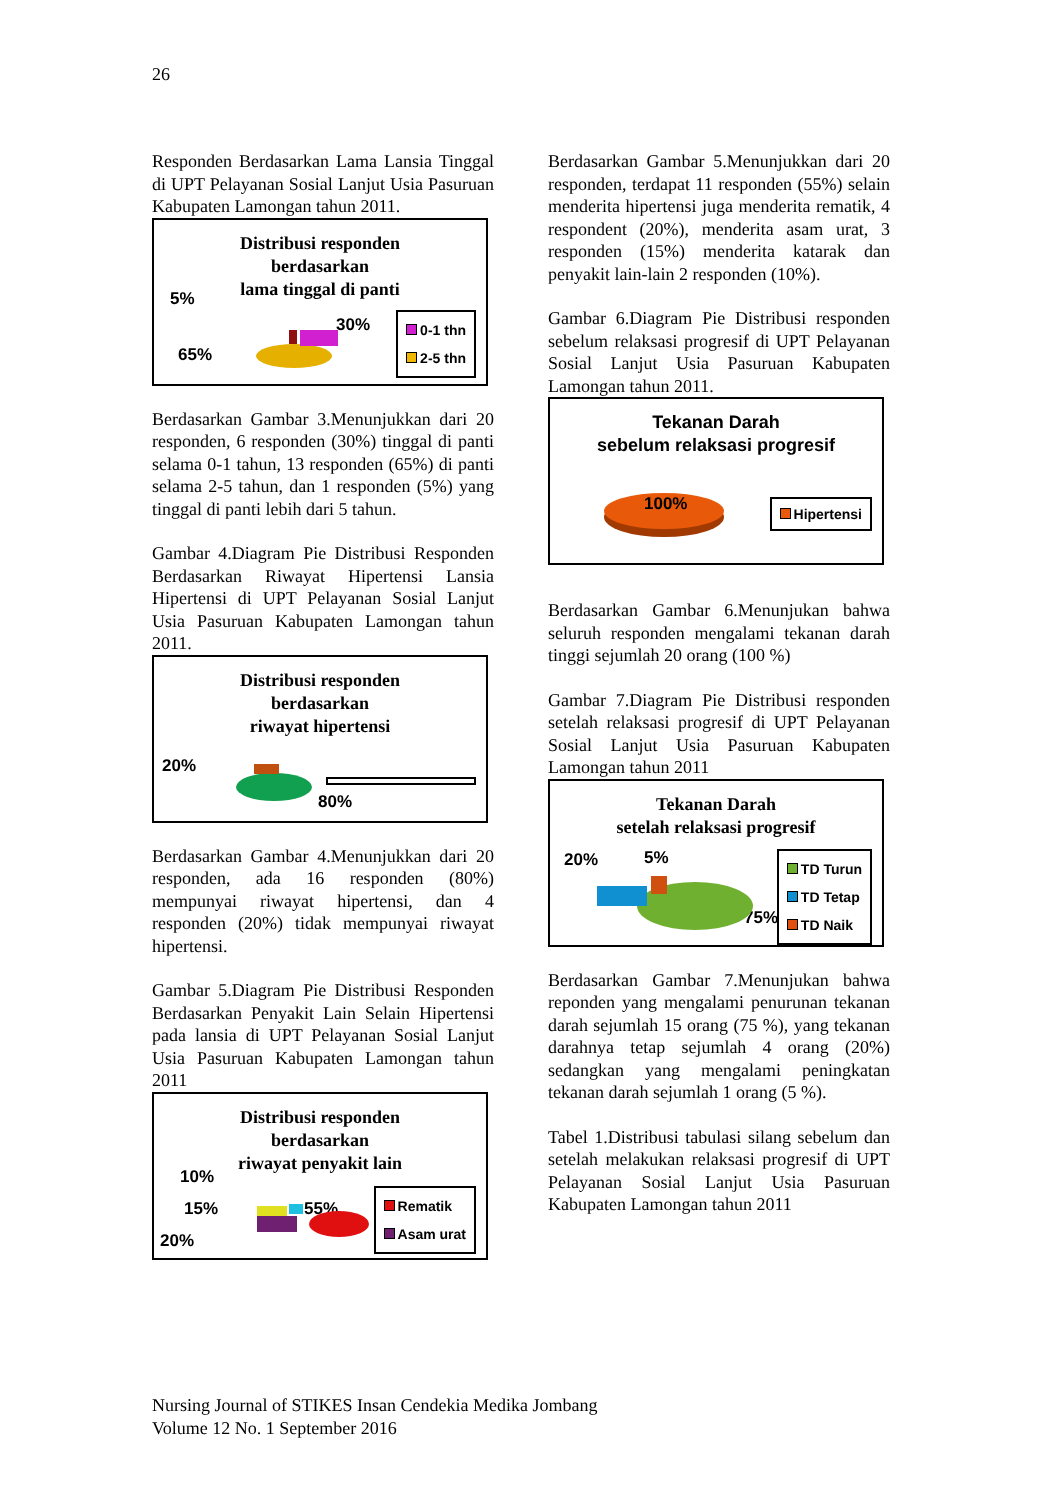26
Responden Berdasarkan Lama Lansia Tinggal di UPT Pelayanan Sosial Lanjut Usia Pasuruan Kabupaten Lamongan tahun 2011.
Distribusi responden
berdasarkan
lama tinggal di panti
5%
30%
65%
0-1 thn
2-5 thn
Berdasarkan Gambar 3.Menunjukkan dari 20 responden, 6 responden (30%) tinggal di panti selama 0-1 tahun, 13 responden (65%) di panti selama 2-5 tahun, dan 1 responden (5%) yang tinggal di panti lebih dari 5 tahun.
Gambar 4.Diagram Pie Distribusi Responden Berdasarkan Riwayat Hipertensi Lansia Hipertensi di UPT Pelayanan Sosial Lanjut Usia Pasuruan Kabupaten Lamongan tahun 2011.
Distribusi responden
berdasarkan
riwayat hipertensi
20%
80%
Berdasarkan Gambar 4.Menunjukkan dari 20 responden, ada 16 responden (80%) mempunyai riwayat hipertensi, dan 4 responden (20%) tidak mempunyai riwayat hipertensi.
Gambar 5.Diagram Pie Distribusi Responden Berdasarkan Penyakit Lain Selain Hipertensi pada lansia di UPT Pelayanan Sosial Lanjut Usia Pasuruan Kabupaten Lamongan tahun 2011
Distribusi responden
berdasarkan
riwayat penyakit lain
10%
15% 55%
20%
Rematik
Asam urat
Berdasarkan Gambar 5.Menunjukkan dari 20 responden, terdapat 11 responden (55%) selain menderita hipertensi juga menderita rematik, 4 respondent (20%), menderita asam urat, 3 responden (15%) menderita katarak dan penyakit lain-lain 2 responden (10%).
Gambar 6.Diagram Pie Distribusi responden sebelum relaksasi progresif di UPT Pelayanan Sosial Lanjut Usia Pasuruan Kabupaten Lamongan tahun 2011.
Tekanan Darah
sebelum relaksasi progresif
100% Hipertensi
Berdasarkan Gambar 6.Menunjukan bahwa seluruh responden mengalami tekanan darah tinggi sejumlah 20 orang (100 %)
Gambar 7.Diagram Pie Distribusi responden setelah relaksasi progresif di UPT Pelayanan Sosial Lanjut Usia Pasuruan Kabupaten Lamongan tahun 2011
Tekanan Darah
setelah relaksasi progresif
20% 5%
75%
TD Turun
TD Tetap
TD Naik
Berdasarkan Gambar 7.Menunjukan bahwa reponden yang mengalami penurunan tekanan darah sejumlah 15 orang (75 %), yang tekanan darahnya tetap sejumlah 4 orang (20%) sedangkan yang mengalami peningkatan tekanan darah sejumlah 1 orang (5 %).
Tabel 1.Distribusi tabulasi silang sebelum dan setelah melakukan relaksasi progresif di UPT Pelayanan Sosial Lanjut Usia Pasuruan Kabupaten Lamongan tahun 2011
Nursing Journal of STIKES Insan Cendekia Medika Jombang
Volume 12 No. 1 September 2016